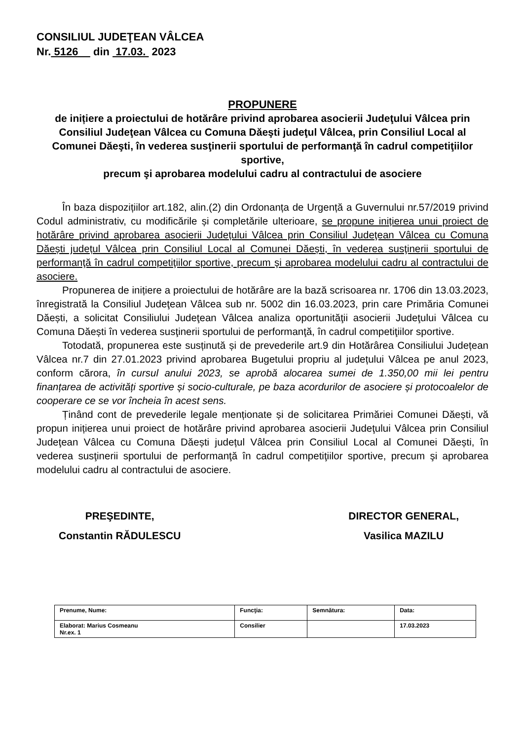CONSILIUL JUDEŢEAN VÂLCEA
Nr. 5126 din 17.03. 2023
PROPUNERE
de inițiere a proiectului de hotărâre privind aprobarea asocierii Judeţului Vâlcea prin Consiliul Judeţean Vâlcea cu Comuna Dăeşti judeţul Vâlcea, prin Consiliul Local al Comunei Dăeşti, în vederea susţinerii sportului de performanţă în cadrul competiţiilor sportive,
precum şi aprobarea modelului cadru al contractului de asociere
În baza dispozițiilor art.182, alin.(2) din Ordonanța de Urgență a Guvernului nr.57/2019 privind Codul administrativ, cu modificările și completările ulterioare, se propune inițierea unui proiect de hotărâre privind aprobarea asocierii Județului Vâlcea prin Consiliul Judeţean Vâlcea cu Comuna Dăești județul Vâlcea prin Consiliul Local al Comunei Dăești, în vederea susţinerii sportului de performanţă în cadrul competiţiilor sportive, precum şi aprobarea modelului cadru al contractului de asociere.
Propunerea de inițiere a proiectului de hotărâre are la bază scrisoarea nr. 1706 din 13.03.2023, înregistrată la Consiliul Judeţean Vâlcea sub nr. 5002 din 16.03.2023, prin care Primăria Comunei Dăești, a solicitat Consiliului Judeţean Vâlcea analiza oportunităţii asocierii Judeţului Vâlcea cu Comuna Dăești în vederea susţinerii sportului de performanţă, în cadrul competiţiilor sportive.
Totodată, propunerea este susținută și de prevederile art.9 din Hotărârea Consiliului Județean Vâlcea nr.7 din 27.01.2023 privind aprobarea Bugetului propriu al județului Vâlcea pe anul 2023, conform cărora, în cursul anului 2023, se aprobă alocarea sumei de 1.350,00 mii lei pentru finanțarea de activități sportive și socio-culturale, pe baza acordurilor de asociere și protocoalelor de cooperare ce se vor încheia în acest sens.
Ținând cont de prevederile legale menționate și de solicitarea Primăriei Comunei Dăești, vă propun inițierea unui proiect de hotărâre privind aprobarea asocierii Judeţului Vâlcea prin Consiliul Judeţean Vâlcea cu Comuna Dăești județul Vâlcea prin Consiliul Local al Comunei Dăești, în vederea susţinerii sportului de performanţă în cadrul competiţiilor sportive, precum şi aprobarea modelului cadru al contractului de asociere.
PREŞEDINTE,
Constantin RĂDULESCU
DIRECTOR GENERAL,
Vasilica MAZILU
| Prenume, Nume: | Funcţia: | Semnătura: | Data: |
| Elaborat: Marius Cosmeanu Nr.ex. 1 | Consilier | | 17.03.2023 |